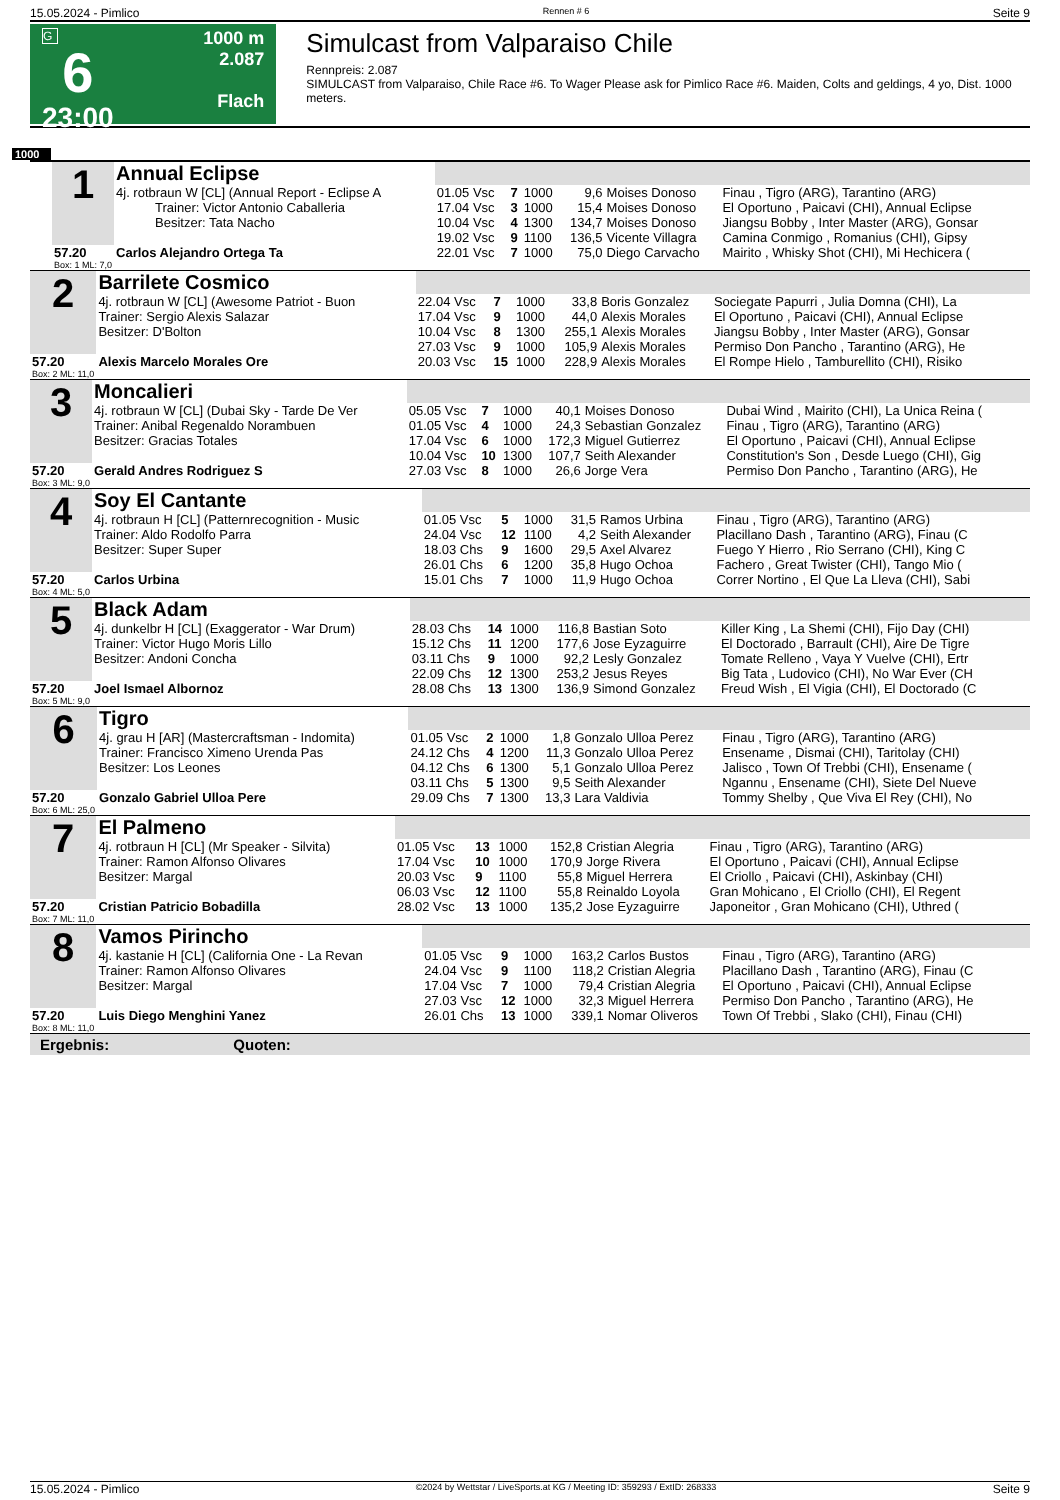15.05.2024 - Pimlico Rennen # 6 Seite 9
G
6
23:00
1000 m
2.087
Flach
Simulcast from Valparaiso Chile
Rennpreis: 2.087
SIMULCAST from Valparaiso, Chile Race #6. To Wager Please ask for Pimlico Race #6. Maiden, Colts and geldings, 4 yo, Dist. 1000 meters.
1000
| | 1 | Annual Eclipse | | | | | | |
| | | 4j. rotbraun W [CL] (Annual Report - Eclipse A Trainer: Victor Antonio Caballeria Besitzer: Tata Nacho | 01.05 Vsc 17.04 Vsc 10.04 Vsc | 7 3 4 | 1000 1000 1300 | 9,6 15,4 134,7 | Moises Donoso Moises Donoso Moises Donoso | Finau , Tigro (ARG), Tarantino (ARG) El Oportuno , Paicavi (CHI), Annual Eclipse Jiangsu Bobby , Inter Master (ARG), Gonsar |
| | | | 19.02 Vsc | 9 | 1100 | 136,5 | Vicente Villagra | Camina Conmigo , Romanius (CHI), Gipsy |
| | 57.20 Box: 1 ML: 7,0 | Carlos Alejandro Ortega Ta | 22.01 Vsc | 7 | 1000 | 75,0 | Diego Carvacho | Mairito , Whisky Shot (CHI), Mi Hechicera ( |
| 2 | Barrilete Cosmico | | | | | | |
| | 4j. rotbraun W [CL] (Awesome Patriot - Buon Trainer: Sergio Alexis Salazar Besitzer: D'Bolton | 22.04 Vsc 17.04 Vsc 10.04 Vsc 27.03 Vsc | 7 9 8 9 | 1000 1000 1300 1000 | 33,8 44,0 255,1 105,9 | Boris Gonzalez Alexis Morales Alexis Morales Alexis Morales | Sociegate Papurri , Julia Domna (CHI), La El Oportuno , Paicavi (CHI), Annual Eclipse Jiangsu Bobby , Inter Master (ARG), Gonsar Permiso Don Pancho , Tarantino (ARG), He |
| 57.20 Box: 2 ML: 11,0 | Alexis Marcelo Morales Ore | 20.03 Vsc | 15 | 1000 | 228,9 | Alexis Morales | El Rompe Hielo , Tamburellito (CHI), Risiko |
| 3 | Moncalieri | | | | | | |
| | 4j. rotbraun W [CL] (Dubai Sky - Tarde De Ver Trainer: Anibal Regenaldo Norambuen Besitzer: Gracias Totales | 05.05 Vsc 01.05 Vsc 17.04 Vsc 10.04 Vsc | 7 4 6 10 | 1000 1000 1000 1300 | 40,1 24,3 172,3 107,7 | Moises Donoso Sebastian Gonzalez Miguel Gutierrez Seith Alexander | Dubai Wind , Mairito (CHI), La Unica Reina ( Finau , Tigro (ARG), Tarantino (ARG) El Oportuno , Paicavi (CHI), Annual Eclipse Constitution's Son , Desde Luego (CHI), Gig |
| 57.20 Box: 3 ML: 9,0 | Gerald Andres Rodriguez S | 27.03 Vsc | 8 | 1000 | 26,6 | Jorge Vera | Permiso Don Pancho , Tarantino (ARG), He |
| 4 | Soy El Cantante | | | | | | |
| | 4j. rotbraun H [CL] (Patternrecognition - Music Trainer: Aldo Rodolfo Parra Besitzer: Super Super | 01.05 Vsc 24.04 Vsc 18.03 Chs 26.01 Chs | 5 12 9 6 | 1000 1100 1600 1200 | 31,5 4,2 29,5 35,8 | Ramos Urbina Seith Alexander Axel Alvarez Hugo Ochoa | Finau , Tigro (ARG), Tarantino (ARG) Placillano Dash , Tarantino (ARG), Finau (C Fuego Y Hierro , Rio Serrano (CHI), King C Fachero , Great Twister (CHI), Tango Mio ( |
| 57.20 Box: 4 ML: 5,0 | Carlos Urbina | 15.01 Chs | 7 | 1000 | 11,9 | Hugo Ochoa | Correr Nortino , El Que La Lleva (CHI), Sabi |
| 5 | Black Adam | | | | | | |
| | 4j. dunkelbr H [CL] (Exaggerator - War Drum) Trainer: Victor Hugo Moris Lillo Besitzer: Andoni Concha | 28.03 Chs 15.12 Chs 03.11 Chs 22.09 Chs | 14 11 9 12 | 1000 1200 1000 1300 | 116,8 177,6 92,2 253,2 | Bastian Soto Jose Eyzaguirre Lesly Gonzalez Jesus Reyes | Killer King , La Shemi (CHI), Fijo Day (CHI) El Doctorado , Barrault (CHI), Aire De Tigre Tomate Relleno , Vaya Y Vuelve (CHI), Ertr Big Tata , Ludovico (CHI), No War Ever (CH |
| 57.20 Box: 5 ML: 9,0 | Joel Ismael Albornoz | 28.08 Chs | 13 | 1300 | 136,9 | Simond Gonzalez | Freud Wish , El Vigia (CHI), El Doctorado (C |
| 6 | Tigro | | | | | | |
| | 4j. grau H [AR] (Mastercraftsman - Indomita) Trainer: Francisco Ximeno Urenda Pas Besitzer: Los Leones | 01.05 Vsc 24.12 Chs 04.12 Chs 03.11 Chs | 2 4 6 5 | 1000 1200 1300 1300 | 1,8 11,3 5,1 9,5 | Gonzalo Ulloa Perez Gonzalo Ulloa Perez Gonzalo Ulloa Perez Seith Alexander | Finau , Tigro (ARG), Tarantino (ARG) Ensename , Dismai (CHI), Taritolay (CHI) Jalisco , Town Of Trebbi (CHI), Ensename ( Ngannu , Ensename (CHI), Siete Del Nueve |
| 57.20 Box: 6 ML: 25,0 | Gonzalo Gabriel Ulloa Pere | 29.09 Chs | 7 | 1300 | 13,3 | Lara Valdivia | Tommy Shelby , Que Viva El Rey (CHI), No |
| 7 | El Palmeno | | | | | | |
| | 4j. rotbraun H [CL] (Mr Speaker - Silvita) Trainer: Ramon Alfonso Olivares Besitzer: Margal | 01.05 Vsc 17.04 Vsc 20.03 Vsc 06.03 Vsc | 13 10 9 12 | 1000 1000 1100 1100 | 152,8 170,9 55,8 55,8 | Cristian Alegria Jorge Rivera Miguel Herrera Reinaldo Loyola | Finau , Tigro (ARG), Tarantino (ARG) El Oportuno , Paicavi (CHI), Annual Eclipse El Criollo , Paicavi (CHI), Askinbay (CHI) Gran Mohicano , El Criollo (CHI), El Regent |
| 57.20 Box: 7 ML: 11,0 | Cristian Patricio Bobadilla | 28.02 Vsc | 13 | 1000 | 135,2 | Jose Eyzaguirre | Japoneitor , Gran Mohicano (CHI), Uthred ( |
| 8 | Vamos Pirincho | | | | | | |
| | 4j. kastanie H [CL] (California One - La Revan Trainer: Ramon Alfonso Olivares Besitzer: Margal | 01.05 Vsc 24.04 Vsc 17.04 Vsc 27.03 Vsc | 9 9 7 12 | 1000 1100 1000 1000 | 163,2 118,2 79,4 32,3 | Carlos Bustos Cristian Alegria Cristian Alegria Miguel Herrera | Finau , Tigro (ARG), Tarantino (ARG) Placillano Dash , Tarantino (ARG), Finau (C El Oportuno , Paicavi (CHI), Annual Eclipse Permiso Don Pancho , Tarantino (ARG), He |
| 57.20 Box: 8 ML: 11,0 | Luis Diego Menghini Yanez | 26.01 Chs | 13 | 1000 | 339,1 | Nomar Oliveros | Town Of Trebbi , Slako (CHI), Finau (CHI) |
Ergebnis: Quoten:
15.05.2024 - Pimlico ©2024 by Wettstar / LiveSports.at KG / Meeting ID: 359293 / ExtID: 268333 Seite 9